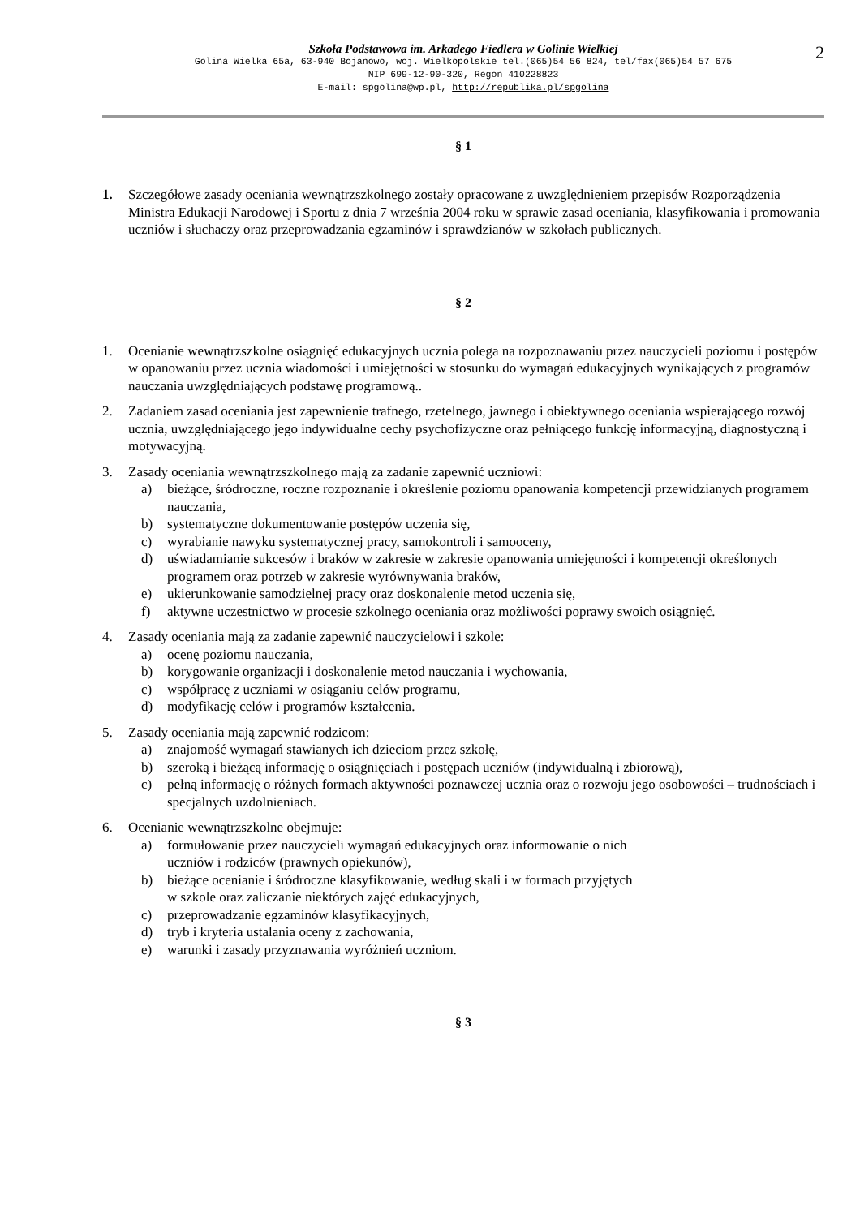2
Szkoła Podstawowa im. Arkadego Fiedlera w Golinie Wielkiej
Golina Wielka 65a, 63-940 Bojanowo, woj. Wielkopolskie tel.(065)54 56 824, tel/fax(065)54 57 675
NIP 699-12-90-320, Regon 410228823
E-mail: spgolina@wp.pl, http://republika.pl/spgolina
§ 1
1. Szczegółowe zasady oceniania wewnątrzszkolnego zostały opracowane z uwzględnieniem przepisów Rozporządzenia Ministra Edukacji Narodowej i Sportu z dnia 7 września 2004 roku w sprawie zasad oceniania, klasyfikowania i promowania uczniów i słuchaczy oraz przeprowadzania egzaminów i sprawdzianów w szkołach publicznych.
§ 2
1. Ocenianie wewnątrzszkolne osiągnięć edukacyjnych ucznia polega na rozpoznawaniu przez nauczycieli poziomu i postępów w opanowaniu przez ucznia wiadomości i umiejętności w stosunku do wymagań edukacyjnych wynikających z programów nauczania uwzględniających podstawę programową..
2. Zadaniem zasad oceniania jest zapewnienie trafnego, rzetelnego, jawnego i obiektywnego oceniania wspierającego rozwój ucznia, uwzględniającego jego indywidualne cechy psychofizyczne oraz pełniącego funkcję informacyjną, diagnostyczną i motywacyjną.
3. Zasady oceniania wewnątrzszkolnego mają za zadanie zapewnić uczniowi:
a) bieżące, śródroczne, roczne rozpoznanie i określenie poziomu opanowania kompetencji przewidzianych programem nauczania,
b) systematyczne dokumentowanie postępów uczenia się,
c) wyrabianie nawyku systematycznej pracy, samokontroli i samooceny,
d) uświadamianie sukcesów i braków w zakresie w zakresie opanowania umiejętności i kompetencji określonych programem oraz potrzeb w zakresie wyrównywania braków,
e) ukierunkowanie samodzielnej pracy oraz doskonalenie metod uczenia się,
f) aktywne uczestnictwo w procesie szkolnego oceniania oraz możliwości poprawy swoich osiągnięć.
4. Zasady oceniania mają za zadanie zapewnić nauczycielowi i szkole:
a) ocenę poziomu nauczania,
b) korygowanie organizacji i doskonalenie metod nauczania i wychowania,
c) współpracę z uczniami w osiąganiu celów programu,
d) modyfikację celów i programów kształcenia.
5. Zasady oceniania mają zapewnić rodzicom:
a) znajomość wymagań stawianych ich dzieciom przez szkołę,
b) szeroką i bieżącą informację o osiągnięciach i postępach uczniów (indywidualną i zbiorową),
c) pełną informację o różnych formach aktywności poznawczej ucznia oraz o rozwoju jego osobowości – trudnościach i specjalnych uzdolnieniach.
6. Ocenianie wewnątrzszkolne obejmuje:
a) formułowanie przez nauczycieli wymagań edukacyjnych oraz informowanie o nich
uczniów i rodziców (prawnych opiekunów),
b) bieżące ocenianie i śródroczne klasyfikowanie, według skali i w formach przyjętych
w szkole oraz zaliczanie niektórych zajęć edukacyjnych,
c) przeprowadzanie egzaminów klasyfikacyjnych,
d) tryb i kryteria ustalania oceny z zachowania,
e) warunki i zasady przyznawania wyróżnień uczniom.
§ 3